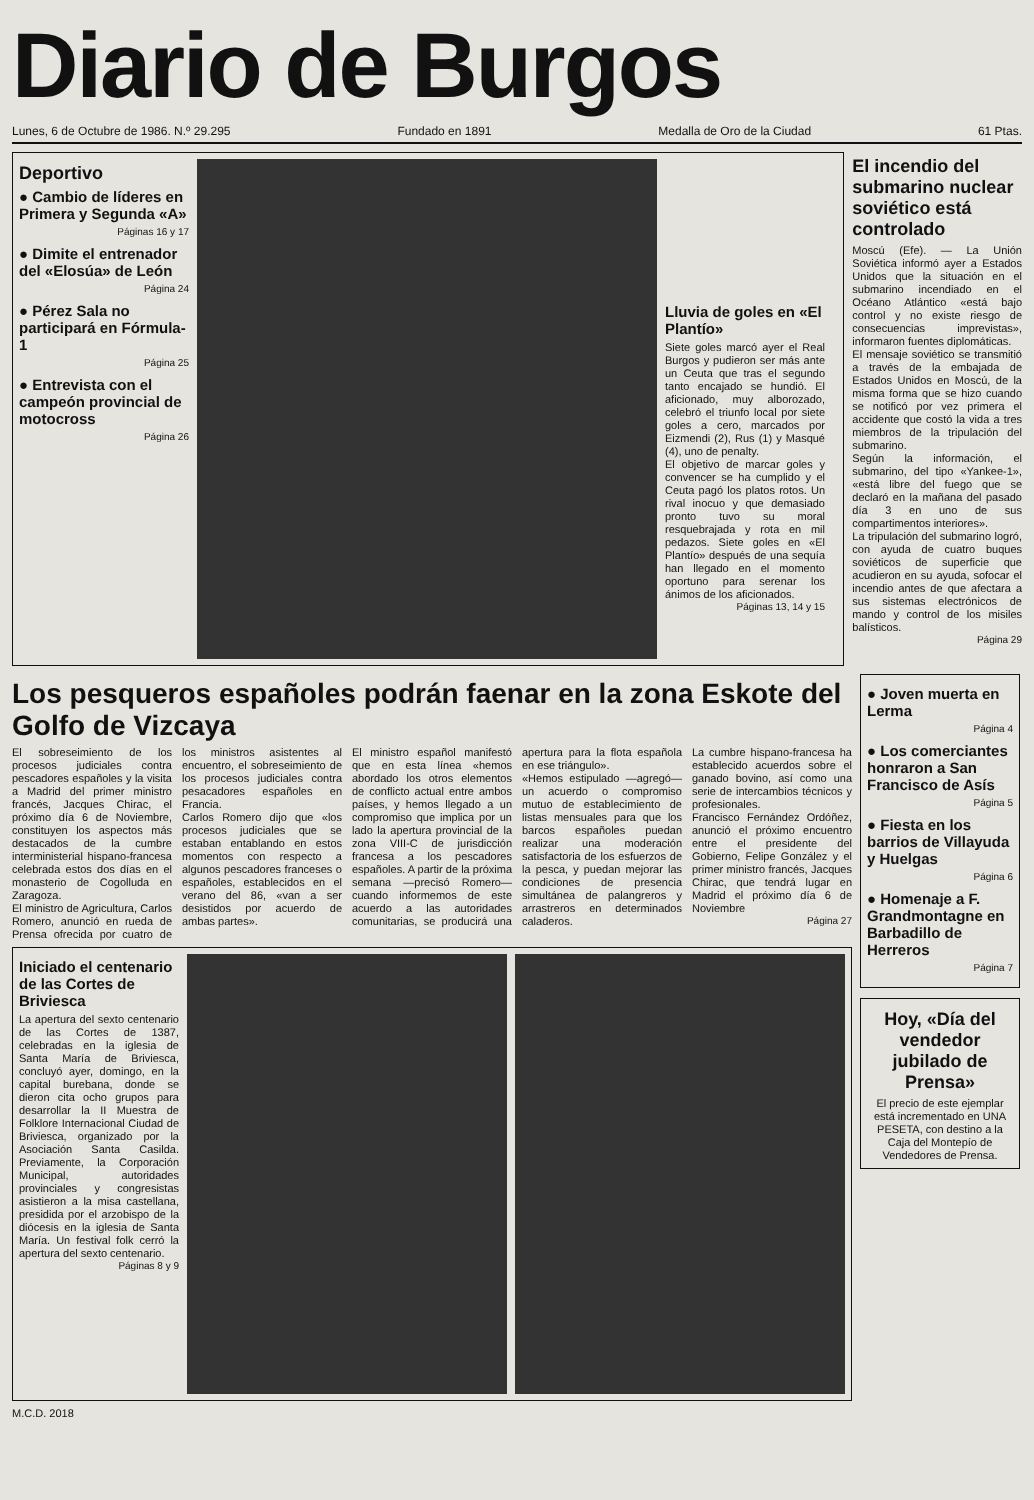Diario de Burgos
Lunes, 6 de Octubre de 1986. N.º 29.295 Fundado en 1891 Medalla de Oro de la Ciudad 61 Ptas.
Deportivo
● Cambio de líderes en Primera y Segunda «A»
Páginas 16 y 17
● Dimite el entrenador del «Elosúa» de León
Página 24
● Pérez Sala no participará en Fórmula-1
Página 25
● Entrevista con el campeón provincial de motocross
Página 26
Lluvia de goles en «El Plantío»
Siete goles marcó ayer el Real Burgos y pudieron ser más ante un Ceuta que tras el segundo tanto encajado se hundió. El aficionado, muy alborozado, celebró el triunfo local por siete goles a cero, marcados por Eizmendi (2), Rus (1) y Masqué (4), uno de penalty.
El objetivo de marcar goles y convencer se ha cumplido y el Ceuta pagó los platos rotos. Un rival inocuo y que demasiado pronto tuvo su moral resquebrajada y rota en mil pedazos. Siete goles en «El Plantío» después de una sequía han llegado en el momento oportuno para serenar los ánimos de los aficionados.
Páginas 13, 14 y 15
El incendio del submarino nuclear soviético está controlado
Moscú (Efe). — La Unión Soviética informó ayer a Estados Unidos que la situación en el submarino incendiado en el Océano Atlántico «está bajo control y no existe riesgo de consecuencias imprevistas», informaron fuentes diplomáticas.
El mensaje soviético se transmitió a través de la embajada de Estados Unidos en Moscú, de la misma forma que se hizo cuando se notificó por vez primera el accidente que costó la vida a tres miembros de la tripulación del submarino.
Según la información, el submarino, del tipo «Yankee-1», «está libre del fuego que se declaró en la mañana del pasado día 3 en uno de sus compartimentos interiores».
La tripulación del submarino logró, con ayuda de cuatro buques soviéticos de superficie que acudieron en su ayuda, sofocar el incendio antes de que afectara a sus sistemas electrónicos de mando y control de los misiles balísticos.
Página 29
Los pesqueros españoles podrán faenar en la zona Eskote del Golfo de Vizcaya
El sobreseimiento de los procesos judiciales contra pescadores españoles y la visita a Madrid del primer ministro francés, Jacques Chirac, el próximo día 6 de Noviembre, constituyen los aspectos más destacados de la cumbre interministerial hispano-francesa celebrada estos dos días en el monasterio de Cogolluda en Zaragoza.
El ministro de Agricultura, Carlos Romero, anunció en rueda de Prensa ofrecida por cuatro de los ministros asistentes al encuentro, el sobreseimiento de los procesos judiciales contra pesacadores españoles en Francia.
Carlos Romero dijo que «los procesos judiciales que se estaban entablando en estos momentos con respecto a algunos pescadores franceses o españoles, establecidos en el verano del 86, «van a ser desistidos por acuerdo de ambas partes».
El ministro español manifestó que en esta línea «hemos abordado los otros elementos de conflicto actual entre ambos países, y hemos llegado a un compromiso que implica por un lado la apertura provincial de la zona VIII-C de jurisdicción francesa a los pescadores españoles. A partir de la próxima semana —precisó Romero— cuando informemos de este acuerdo a las autoridades comunitarias, se producirá una apertura para la flota española en ese triángulo».
«Hemos estipulado —agregó— un acuerdo o compromiso mutuo de establecimiento de listas mensuales para que los barcos españoles puedan realizar una moderación satisfactoria de los esfuerzos de la pesca, y puedan mejorar las condiciones de presencia simultánea de palangreros y arrastreros en determinados caladeros.
La cumbre hispano-francesa ha establecido acuerdos sobre el ganado bovino, así como una serie de intercambios técnicos y profesionales.
Francisco Fernández Ordóñez, anunció el próximo encuentro entre el presidente del Gobierno, Felipe González y el primer ministro francés, Jacques Chirac, que tendrá lugar en Madrid el próximo día 6 de Noviembre
Página 27
Iniciado el centenario de las Cortes de Briviesca
La apertura del sexto centenario de las Cortes de 1387, celebradas en la iglesia de Santa María de Briviesca, concluyó ayer, domingo, en la capital burebana, donde se dieron cita ocho grupos para desarrollar la II Muestra de Folklore Internacional Ciudad de Briviesca, organizado por la Asociación Santa Casilda. Previamente, la Corporación Municipal, autoridades provinciales y congresistas asistieron a la misa castellana, presidida por el arzobispo de la diócesis en la iglesia de Santa María. Un festival folk cerró la apertura del sexto centenario.
Páginas 8 y 9
● Joven muerta en Lerma
Página 4
● Los comerciantes honraron a San Francisco de Asís
Página 5
● Fiesta en los barrios de Villayuda y Huelgas
Página 6
● Homenaje a F. Grandmontagne en Barbadillo de Herreros
Página 7
Hoy, «Día del vendedor jubilado de Prensa»
El precio de este ejemplar está incrementado en UNA PESETA, con destino a la Caja del Montepío de Vendedores de Prensa.
M.C.D. 2018